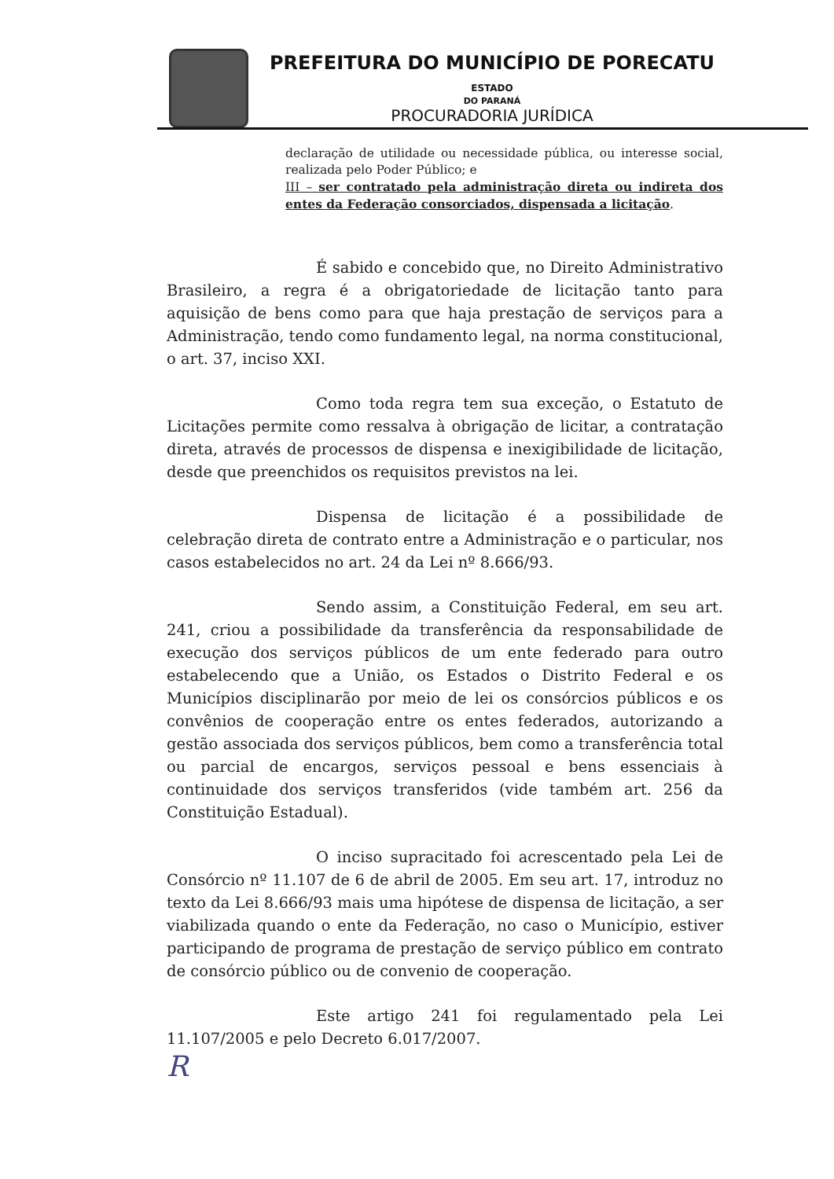PREFEITURA DO MUNICÍPIO DE PORECATU ESTADO
DO PARANÁ
PROCURADORIA JURÍDICA
declaração de utilidade ou necessidade pública, ou interesse social, realizada pelo Poder Público; e
III – ser contratado pela administração direta ou indireta dos entes da Federação consorciados, dispensada a licitação.
É sabido e concebido que, no Direito Administrativo Brasileiro, a regra é a obrigatoriedade de licitação tanto para aquisição de bens como para que haja prestação de serviços para a Administração, tendo como fundamento legal, na norma constitucional, o art. 37, inciso XXI.
Como toda regra tem sua exceção, o Estatuto de Licitações permite como ressalva à obrigação de licitar, a contratação direta, através de processos de dispensa e inexigibilidade de licitação, desde que preenchidos os requisitos previstos na lei.
Dispensa de licitação é a possibilidade de celebração direta de contrato entre a Administração e o particular, nos casos estabelecidos no art. 24 da Lei nº 8.666/93.
Sendo assim, a Constituição Federal, em seu art. 241, criou a possibilidade da transferência da responsabilidade de execução dos serviços públicos de um ente federado para outro estabelecendo que a União, os Estados o Distrito Federal e os Municípios disciplinarão por meio de lei os consórcios públicos e os convênios de cooperação entre os entes federados, autorizando a gestão associada dos serviços públicos, bem como a transferência total ou parcial de encargos, serviços pessoal e bens essenciais à continuidade dos serviços transferidos (vide também art. 256 da Constituição Estadual).
O inciso supracitado foi acrescentado pela Lei de Consórcio nº 11.107 de 6 de abril de 2005. Em seu art. 17, introduz no texto da Lei 8.666/93 mais uma hipótese de dispensa de licitação, a ser viabilizada quando o ente da Federação, no caso o Município, estiver participando de programa de prestação de serviço público em contrato de consórcio público ou de convenio de cooperação.
Este artigo 241 foi regulamentado pela Lei 11.107/2005 e pelo Decreto 6.017/2007.
R